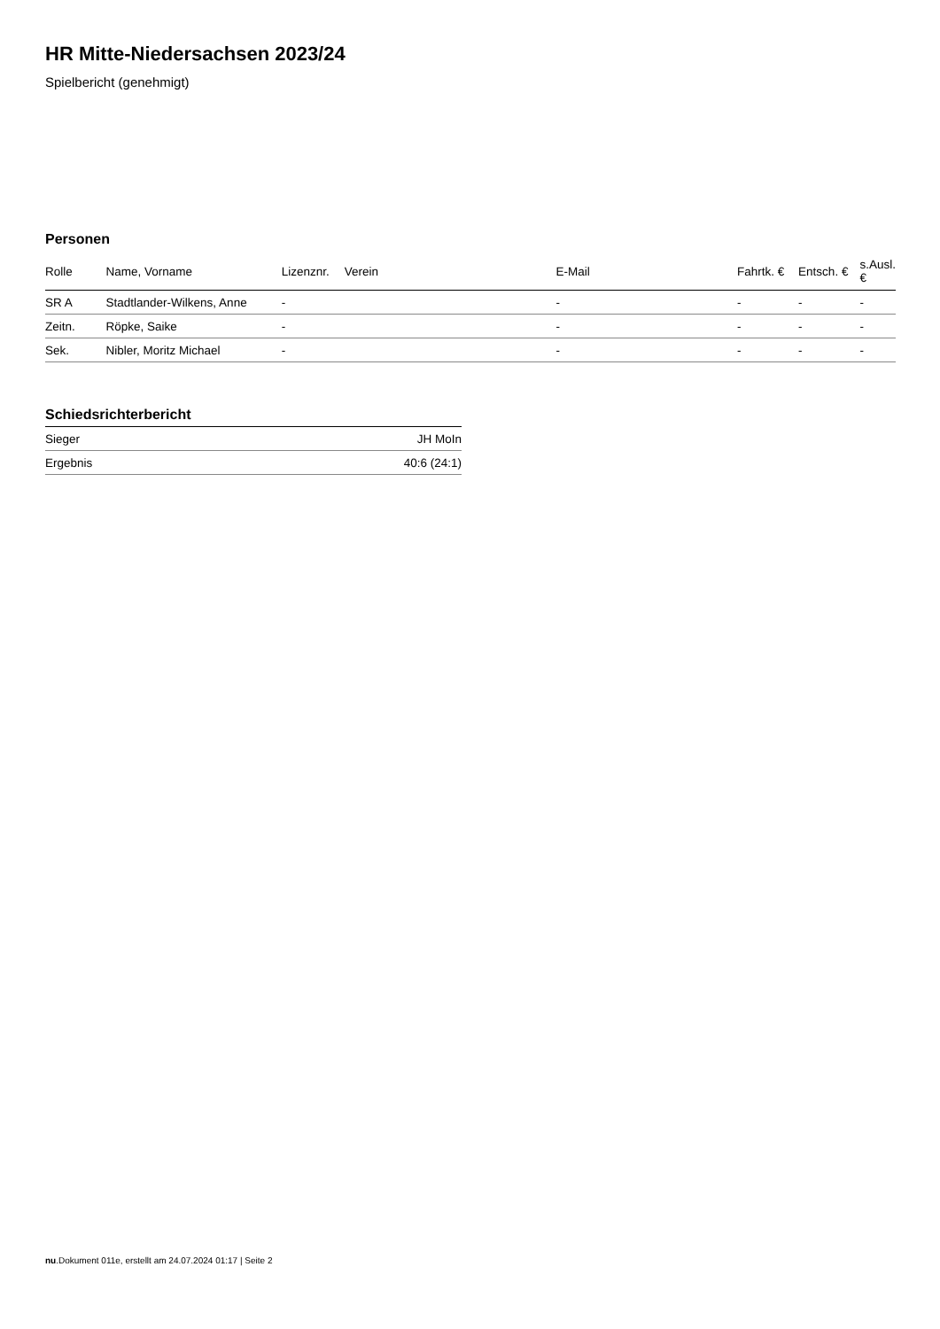HR Mitte-Niedersachsen 2023/24
Spielbericht (genehmigt)
Personen
| Rolle | Name, Vorname | Lizenznr. | Verein | E-Mail | Fahrtk. € | Entsch. € | s.Ausl. € |
| --- | --- | --- | --- | --- | --- | --- | --- |
| SR A | Stadtlander-Wilkens, Anne | - | | - | - | - | - |
| Zeitn. | Röpke, Saike | - | | - | - | - | - |
| Sek. | Nibler, Moritz Michael | - | | - | - | - | - |
Schiedsrichterbericht
| Sieger | JH MoIn |
| Ergebnis | 40:6 (24:1) |
nu.Dokument 011e, erstellt am 24.07.2024 01:17 | Seite 2